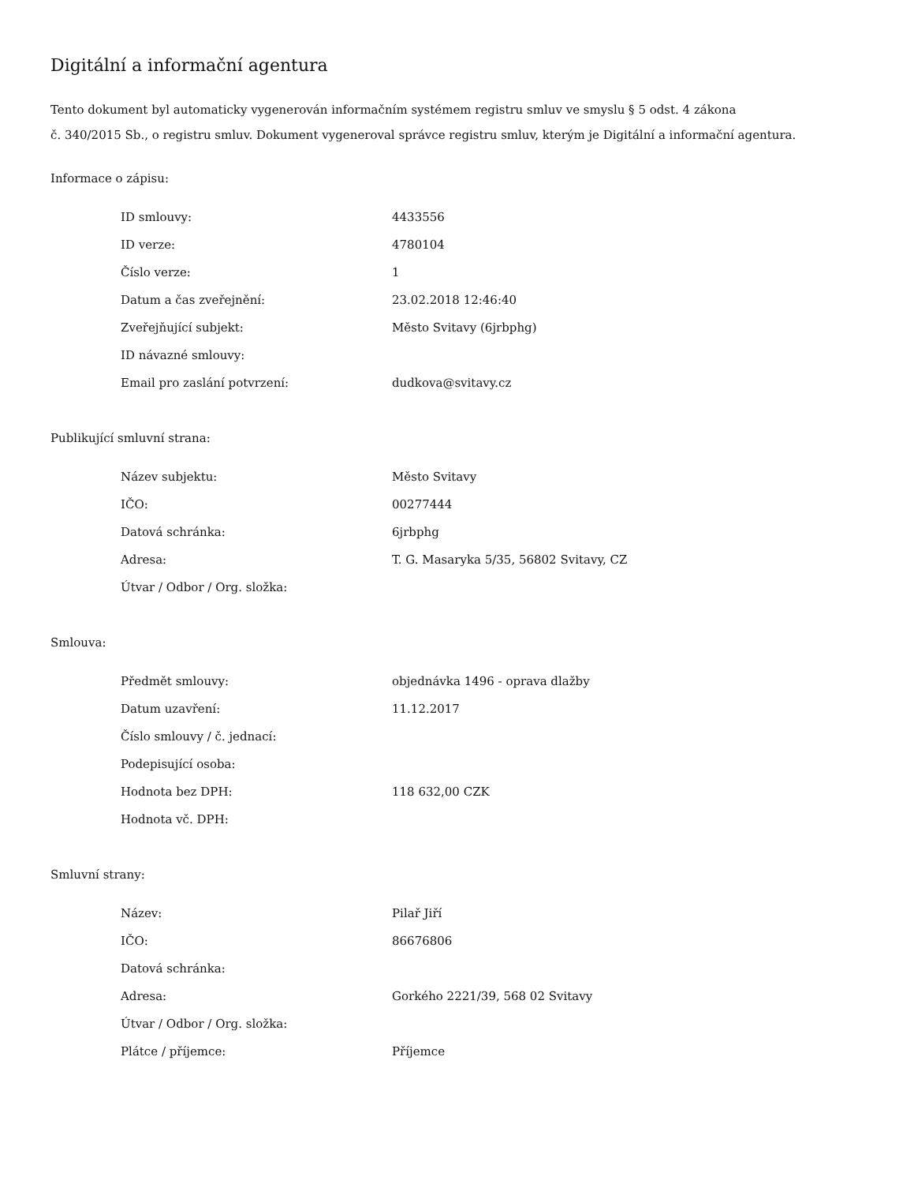Digitální a informační agentura
Tento dokument byl automaticky vygenerován informačním systémem registru smluv ve smyslu § 5 odst. 4 zákona
č. 340/2015 Sb., o registru smluv. Dokument vygeneroval správce registru smluv, kterým je Digitální a informační agentura.
Informace o zápisu:
| ID smlouvy: | 4433556 |
| ID verze: | 4780104 |
| Číslo verze: | 1 |
| Datum a čas zveřejnění: | 23.02.2018 12:46:40 |
| Zveřejňující subjekt: | Město Svitavy (6jrbphg) |
| ID návazné smlouvy: | |
| Email pro zaslání potvrzení: | dudkova@svitavy.cz |
Publikující smluvní strana:
| Název subjektu: | Město Svitavy |
| IČO: | 00277444 |
| Datová schránka: | 6jrbphg |
| Adresa: | T. G. Masaryka 5/35, 56802 Svitavy, CZ |
| Útvar / Odbor / Org. složka: | |
Smlouva:
| Předmět smlouvy: | objednávka 1496 - oprava dlažby |
| Datum uzavření: | 11.12.2017 |
| Číslo smlouvy / č. jednací: | |
| Podepisující osoba: | |
| Hodnota bez DPH: | 118 632,00 CZK |
| Hodnota vč. DPH: | |
Smluvní strany:
| Název: | Pilař Jiří |
| IČO: | 86676806 |
| Datová schránka: | |
| Adresa: | Gorkého 2221/39, 568 02 Svitavy |
| Útvar / Odbor / Org. složka: | |
| Plátce / příjemce: | Příjemce |